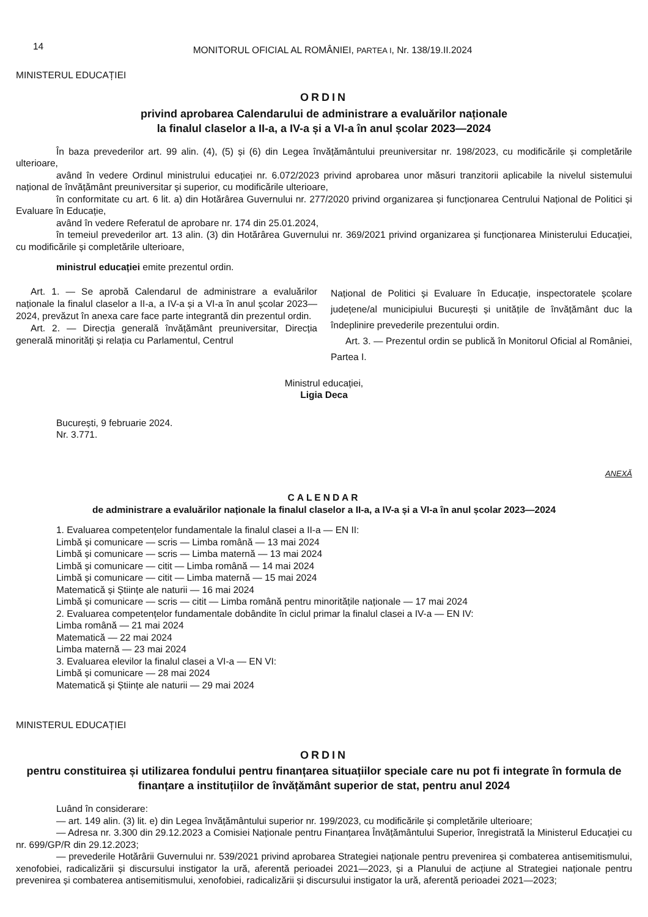14
MONITORUL OFICIAL AL ROMÂNIEI, PARTEA I, Nr. 138/19.II.2024
MINISTERUL EDUCAȚIEI
ORDIN
privind aprobarea Calendarului de administrare a evaluărilor naționale
la finalul claselor a II-a, a IV-a și a VI-a în anul școlar 2023—2024
În baza prevederilor art. 99 alin. (4), (5) și (6) din Legea învățământului preuniversitar nr. 198/2023, cu modificările și completările ulterioare,
având în vedere Ordinul ministrului educației nr. 6.072/2023 privind aprobarea unor măsuri tranzitorii aplicabile la nivelul sistemului național de învățământ preuniversitar și superior, cu modificările ulterioare,
în conformitate cu art. 6 lit. a) din Hotărârea Guvernului nr. 277/2020 privind organizarea și funcționarea Centrului Național de Politici și Evaluare în Educație,
având în vedere Referatul de aprobare nr. 174 din 25.01.2024,
în temeiul prevederilor art. 13 alin. (3) din Hotărârea Guvernului nr. 369/2021 privind organizarea și funcționarea Ministerului Educației, cu modificările și completările ulterioare,
ministrul educației emite prezentul ordin.
Art. 1. — Se aprobă Calendarul de administrare a evaluărilor naționale la finalul claselor a II-a, a IV-a și a VI-a în anul școlar 2023—2024, prevăzut în anexa care face parte integrantă din prezentul ordin.
Art. 2. — Direcția generală învățământ preuniversitar, Direcția generală minorități și relația cu Parlamentul, Centrul
Național de Politici și Evaluare în Educație, inspectoratele școlare județene/al municipiului București și unitățile de învățământ duc la îndeplinire prevederile prezentului ordin.
Art. 3. — Prezentul ordin se publică în Monitorul Oficial al României, Partea I.
Ministrul educației,
Ligia Deca
București, 9 februarie 2024.
Nr. 3.771.
ANEXĂ
CALENDAR
de administrare a evaluărilor naționale la finalul claselor a II-a, a IV-a și a VI-a în anul școlar 2023—2024
1. Evaluarea competențelor fundamentale la finalul clasei a II-a — EN II:
Limbă și comunicare — scris — Limba română — 13 mai 2024
Limbă și comunicare — scris — Limba maternă — 13 mai 2024
Limbă și comunicare — citit — Limba română — 14 mai 2024
Limbă și comunicare — citit — Limba maternă — 15 mai 2024
Matematică și Științe ale naturii — 16 mai 2024
Limbă și comunicare — scris — citit — Limba română pentru minoritățile naționale — 17 mai 2024
2. Evaluarea competențelor fundamentale dobândite în ciclul primar la finalul clasei a IV-a — EN IV:
Limba română — 21 mai 2024
Matematică — 22 mai 2024
Limba maternă — 23 mai 2024
3. Evaluarea elevilor la finalul clasei a VI-a — EN VI:
Limbă și comunicare — 28 mai 2024
Matematică și Științe ale naturii — 29 mai 2024
MINISTERUL EDUCAȚIEI
ORDIN
pentru constituirea și utilizarea fondului pentru finanțarea situațiilor speciale care nu pot fi integrate în formula de finanțare a instituțiilor de învățământ superior de stat, pentru anul 2024
Luând în considerare:
— art. 149 alin. (3) lit. e) din Legea învățământului superior nr. 199/2023, cu modificările și completările ulterioare;
— Adresa nr. 3.300 din 29.12.2023 a Comisiei Naționale pentru Finanțarea Învățământului Superior, înregistrată la Ministerul Educației cu nr. 699/GP/R din 29.12.2023;
— prevederile Hotărârii Guvernului nr. 539/2021 privind aprobarea Strategiei naționale pentru prevenirea și combaterea antisemitismului, xenofobiei, radicalizării și discursului instigator la ură, aferentă perioadei 2021—2023, și a Planului de acțiune al Strategiei naționale pentru prevenirea și combaterea antisemitismului, xenofobiei, radicalizării și discursului instigator la ură, aferentă perioadei 2021—2023;